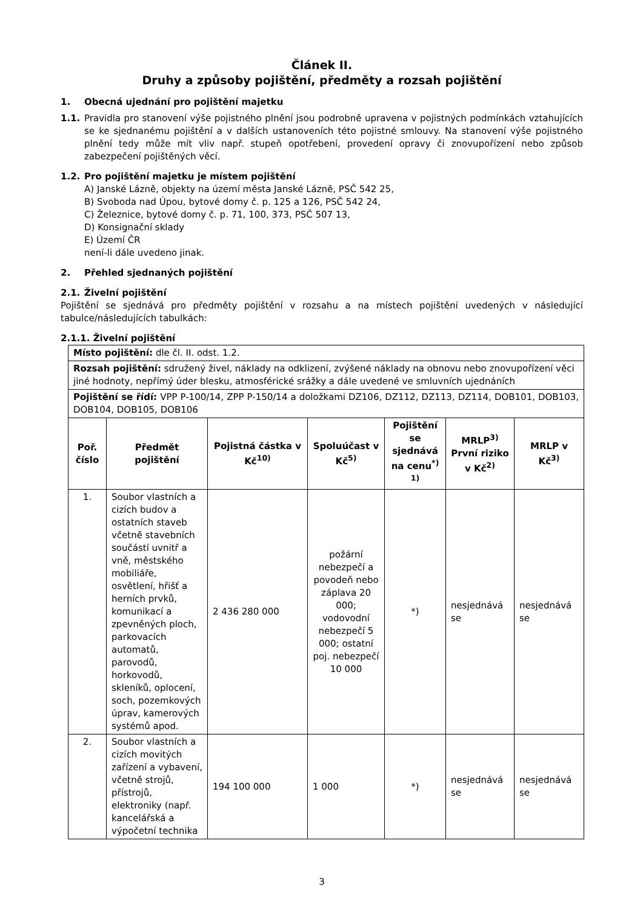Článek II.
Druhy a způsoby pojištění, předměty a rozsah pojištění
1. Obecná ujednání pro pojištění majetku
1.1. Pravidla pro stanovení výše pojistného plnění jsou podrobně upravena v pojistných podmínkách vztahujících se ke sjednanému pojištění a v dalších ustanoveních této pojistné smlouvy. Na stanovení výše pojistného plnění tedy může mít vliv např. stupeň opotřebení, provedení opravy či znovupořízení nebo způsob zabezpečení pojištěných věcí.
1.2. Pro pojištění majetku je místem pojištění
A) Janské Lázně, objekty na území města Janské Lázně, PSČ 542 25,
B) Svoboda nad Úpou, bytové domy č. p. 125 a 126, PSČ 542 24,
C) Železnice, bytové domy č. p. 71, 100, 373, PSČ 507 13,
D) Konsignační sklady
E) Území ČR
není-li dále uvedeno jinak.
2. Přehled sjednaných pojištění
2.1. Živelní pojištění
Pojištění se sjednává pro předměty pojištění v rozsahu a na místech pojištění uvedených v následující tabulce/následujících tabulkách:
2.1.1. Živelní pojištění
| Místo pojištění: dle čl. II. odst. 1.2. | | | | | | |
| Rozsah pojištění: sdružený živel, náklady na odklizení, zvýšené náklady na obnovu nebo znovupořízení věci jiné hodnoty, nepřímý úder blesku, atmosférické srážky a dále uvedené ve smluvních ujednáních | | | | | | |
| Pojištění se řídí: VPP P-100/14, ZPP P-150/14 a doložkami DZ106, DZ112, DZ113, DZ114, DOB101, DOB103, DOB104, DOB105, DOB106 | | | | | | |
| Poř. číslo | Předmět pojištění | Pojistná částka v Kč<sup>10)</sup> | Spoluúčast v Kč<sup>5)</sup> | Pojištění se sjednává na cenu<sup>*) 1)</sup> | MRLP<sup>3)</sup> První riziko v Kč<sup>2)</sup> | MRLP v Kč<sup>3)</sup> |
| 1. | Soubor vlastních a cizích budov a ostatních staveb včetně stavebních součástí uvnitř a vně, městského mobiliáře, osvětlení, hřišť a herních prvků, komunikací a zpevněných ploch, parkovacích automatů, parovodů, horkovodů, skleníků, oplocení, soch, pozemkových úprav, kamerových systémů apod. | 2 436 280 000 | požární nebezpečí a povodeň nebo záplava 20 000; vodovodní nebezpečí 5 000; ostatní poj. nebezpečí 10 000 | *) | nesjednává se | nesjednává se |
| 2. | Soubor vlastních a cizích movitých zařízení a vybavení, včetně strojů, přístrojů, elektroniky (např. kancelářská a výpočetní technika | 194 100 000 | 1 000 | *) | nesjednává se | nesjednává se |
3